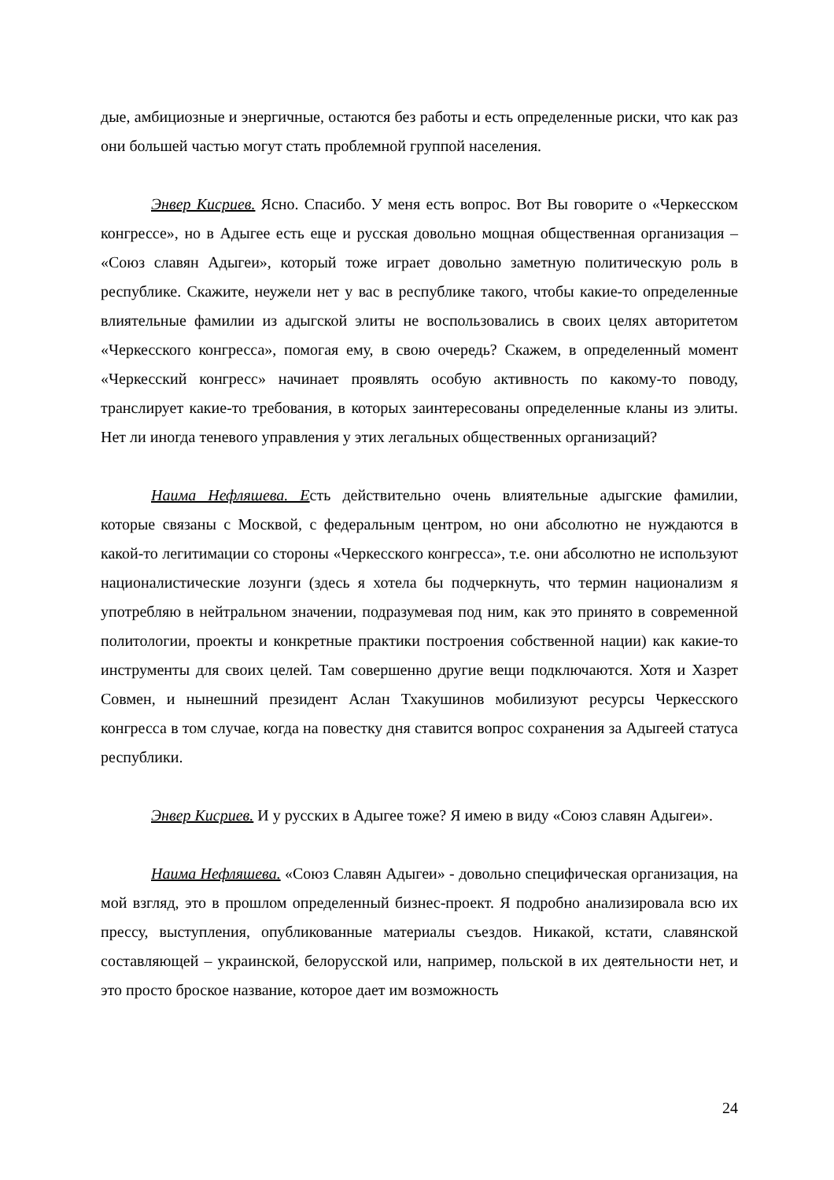дые, амбициозные и энергичные, остаются без работы и есть определенные риски, что как раз они большей частью могут стать проблемной группой населения.
Энвер Кисриев. Ясно. Спасибо. У меня есть вопрос. Вот Вы говорите о «Черкесском конгрессе», но в Адыгее есть еще и русская довольно мощная общественная организация – «Союз славян Адыгеи», который тоже играет довольно заметную политическую роль в республике. Скажите, неужели нет у вас в республике такого, чтобы какие-то определенные влиятельные фамилии из адыгской элиты не воспользовались в своих целях авторитетом «Черкесского конгресса», помогая ему, в свою очередь? Скажем, в определенный момент «Черкесский конгресс» начинает проявлять особую активность по какому-то поводу, транслирует какие-то требования, в которых заинтересованы определенные кланы из элиты. Нет ли иногда теневого управления у этих легальных общественных организаций?
Наима Нефляшева. Есть действительно очень влиятельные адыгские фамилии, которые связаны с Москвой, с федеральным центром, но они абсолютно не нуждаются в какой-то легитимации со стороны «Черкесского конгресса», т.е. они абсолютно не используют националистические лозунги (здесь я хотела бы подчеркнуть, что термин национализм я употребляю в нейтральном значении, подразумевая под ним, как это принято в современной политологии, проекты и конкретные практики построения собственной нации) как какие-то инструменты для своих целей. Там совершенно другие вещи подключаются. Хотя и Хазрет Совмен, и нынешний президент Аслан Тхакушинов мобилизуют ресурсы Черкесского конгресса в том случае, когда на повестку дня ставится вопрос сохранения за Адыгеей статуса республики.
Энвер Кисриев. И у русских в Адыгее тоже? Я имею в виду «Союз славян Адыгеи».
Наима Нефляшева. «Союз Славян Адыгеи» - довольно специфическая организация, на мой взгляд, это в прошлом определенный бизнес-проект. Я подробно анализировала всю их прессу, выступления, опубликованные материалы съездов. Никакой, кстати, славянской составляющей – украинской, белорусской или, например, польской в их деятельности нет, и это просто броское название, которое дает им возможность
24